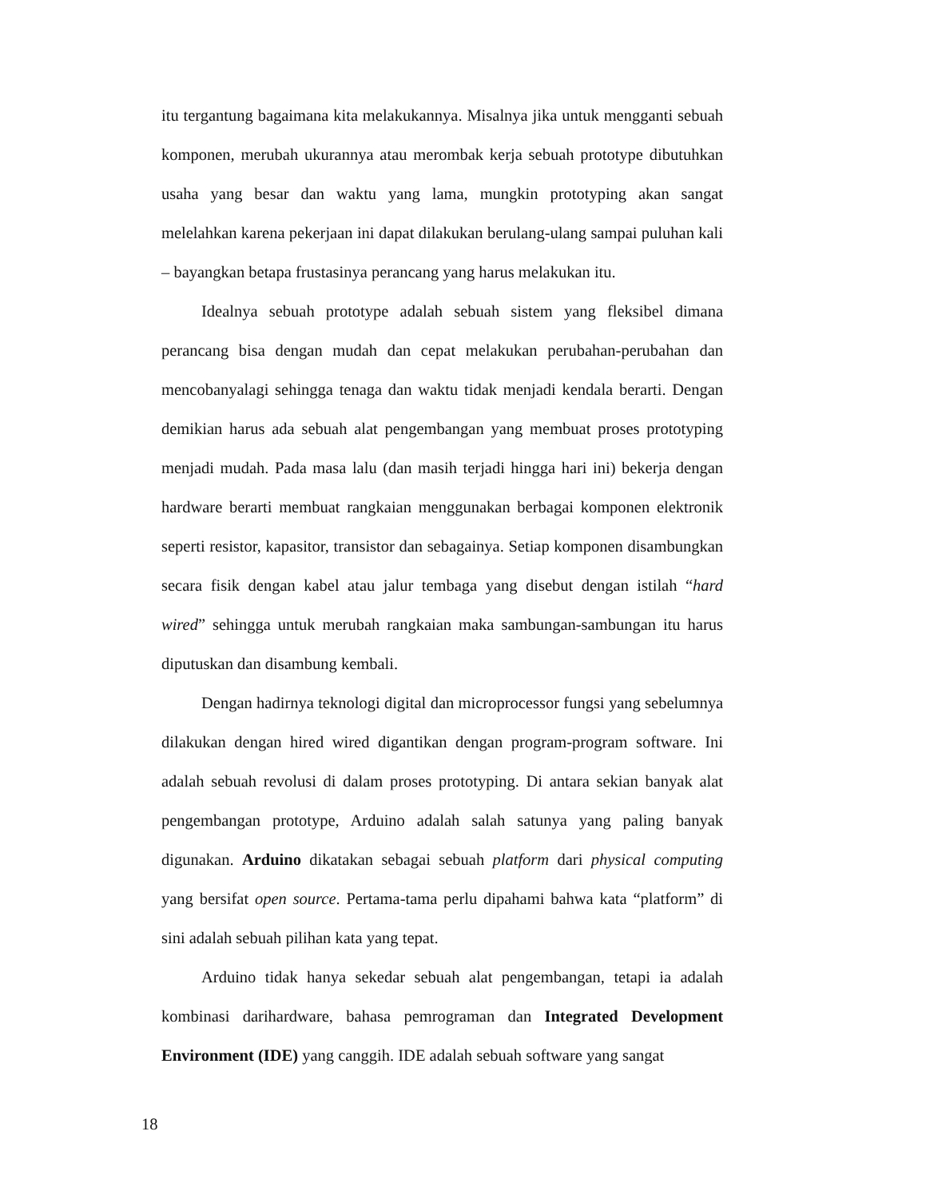itu tergantung bagaimana kita melakukannya. Misalnya jika untuk mengganti sebuah komponen, merubah ukurannya atau merombak kerja sebuah prototype dibutuhkan usaha yang besar dan waktu yang lama, mungkin prototyping akan sangat melelahkan karena pekerjaan ini dapat dilakukan berulang-ulang sampai puluhan kali – bayangkan betapa frustasinya perancang yang harus melakukan itu.
Idealnya sebuah prototype adalah sebuah sistem yang fleksibel dimana perancang bisa dengan mudah dan cepat melakukan perubahan-perubahan dan mencobanyalagi sehingga tenaga dan waktu tidak menjadi kendala berarti. Dengan demikian harus ada sebuah alat pengembangan yang membuat proses prototyping menjadi mudah. Pada masa lalu (dan masih terjadi hingga hari ini) bekerja dengan hardware berarti membuat rangkaian menggunakan berbagai komponen elektronik seperti resistor, kapasitor, transistor dan sebagainya. Setiap komponen disambungkan secara fisik dengan kabel atau jalur tembaga yang disebut dengan istilah “hard wired” sehingga untuk merubah rangkaian maka sambungan-sambungan itu harus diputuskan dan disambung kembali.
Dengan hadirnya teknologi digital dan microprocessor fungsi yang sebelumnya dilakukan dengan hired wired digantikan dengan program-program software. Ini adalah sebuah revolusi di dalam proses prototyping. Di antara sekian banyak alat pengembangan prototype, Arduino adalah salah satunya yang paling banyak digunakan. Arduino dikatakan sebagai sebuah platform dari physical computing yang bersifat open source. Pertama-tama perlu dipahami bahwa kata “platform” di sini adalah sebuah pilihan kata yang tepat.
Arduino tidak hanya sekedar sebuah alat pengembangan, tetapi ia adalah kombinasi darihardware, bahasa pemrograman dan Integrated Development Environment (IDE) yang canggih. IDE adalah sebuah software yang sangat
18